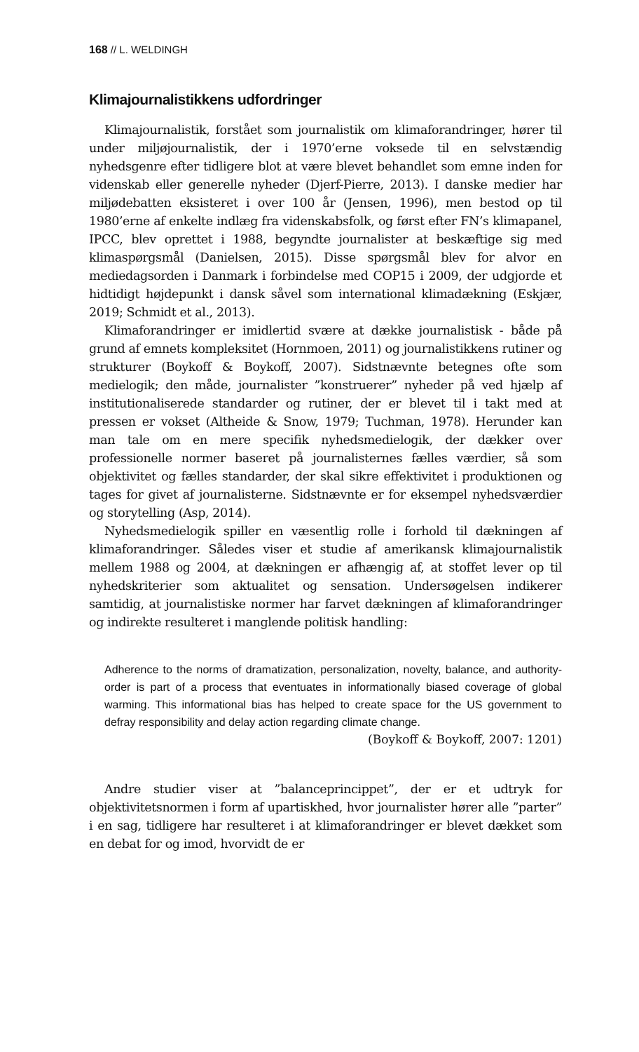168 // L. WELDINGH
Klimajournalistikkens udfordringer
Klimajournalistik, forstået som journalistik om klimaforandringer, hører til under miljøjournalistik, der i 1970’erne voksede til en selvstændig nyhedsgenre efter tidligere blot at være blevet behandlet som emne inden for videnskab eller generelle nyheder (Djerf-Pierre, 2013). I danske medier har miljødebatten eksisteret i over 100 år (Jensen, 1996), men bestod op til 1980’erne af enkelte indlæg fra videnskabsfolk, og først efter FN’s klimapanel, IPCC, blev oprettet i 1988, begyndte journalister at beskæftige sig med klimaspørgsmål (Danielsen, 2015). Disse spørgsmål blev for alvor en mediedagsorden i Danmark i forbindelse med COP15 i 2009, der udgjorde et hidtidigt højdepunkt i dansk såvel som international klimadækning (Eskjær, 2019; Schmidt et al., 2013).
Klimaforandringer er imidlertid svære at dække journalistisk - både på grund af emnets kompleksitet (Hornmoen, 2011) og journalistikkens rutiner og strukturer (Boykoff & Boykoff, 2007). Sidstnævnte betegnes ofte som medielogik; den måde, journalister ”konstruerer” nyheder på ved hjælp af institutionaliserede standarder og rutiner, der er blevet til i takt med at pressen er vokset (Altheide & Snow, 1979; Tuchman, 1978). Herunder kan man tale om en mere specifik nyhedsmedielogik, der dækker over professionelle normer baseret på journalisternes fælles værdier, så som objektivitet og fælles standarder, der skal sikre effektivitet i produktionen og tages for givet af journalisterne. Sidstnævnte er for eksempel nyhedsværdier og storytelling (Asp, 2014).
Nyhedsmedielogik spiller en væsentlig rolle i forhold til dækningen af klimaforandringer. Således viser et studie af amerikansk klimajournalistik mellem 1988 og 2004, at dækningen er afhængig af, at stoffet lever op til nyhedskriterier som aktualitet og sensation. Undersøgelsen indikerer samtidig, at journalistiske normer har farvet dækningen af klimaforandringer og indirekte resulteret i manglende politisk handling:
Adherence to the norms of dramatization, personalization, novelty, balance, and authority-order is part of a process that eventuates in informationally biased coverage of global warming. This informational bias has helped to create space for the US government to defray responsibility and delay action regarding climate change.
(Boykoff & Boykoff, 2007: 1201)
Andre studier viser at ”balanceprincippet”, der er et udtryk for objektivitetsnormen i form af upartiskhed, hvor journalister hører alle ”parter” i en sag, tidligere har resulteret i at klimaforandringer er blevet dækket som en debat for og imod, hvorvidt de er